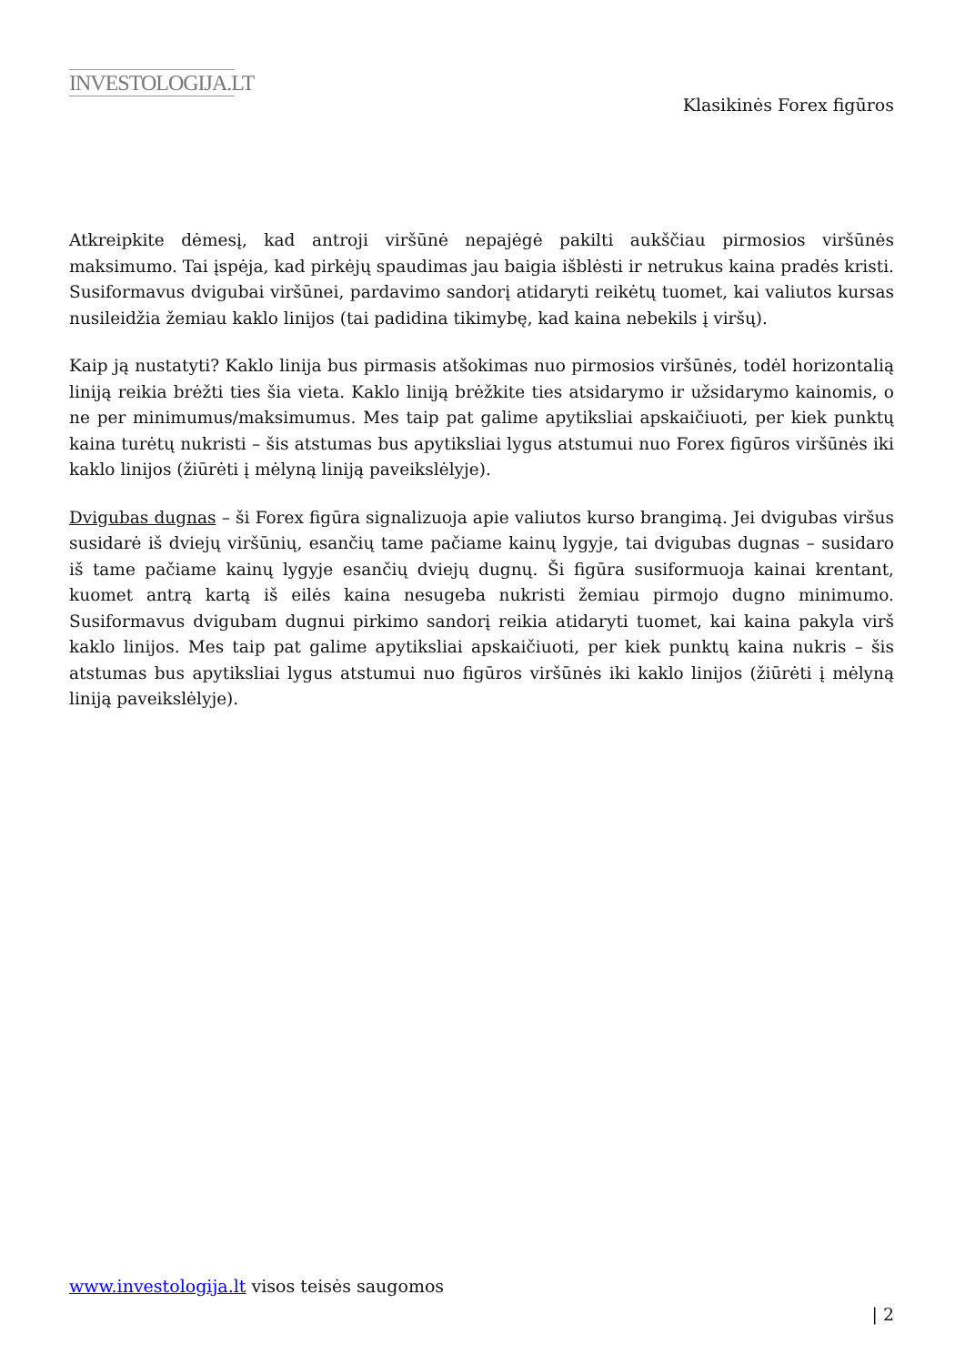INVESTOLOGIJA.LT
Klasikinės Forex figūros
Atkreipkite dėmesį, kad antroji viršūnė nepajėgė pakilti aukščiau pirmosios viršūnės maksimumo. Tai įspėja, kad pirkėjų spaudimas jau baigia išblėsti ir netrukus kaina pradės kristi. Susiformavus dvigubai viršūnei, pardavimo sandorį atidaryti reikėtų tuomet, kai valiutos kursas nusileidžia žemiau kaklo linijos (tai padidina tikimybę, kad kaina nebekils į viršų).
Kaip ją nustatyti? Kaklo linija bus pirmasis atšokimas nuo pirmosios viršūnės, todėl horizontalią liniją reikia brėžti ties šia vieta. Kaklo liniją brėžkite ties atsidarymo ir užsidarymo kainomis, o ne per minimumus/maksimumus. Mes taip pat galime apytiksliai apskaičiuoti, per kiek punktų kaina turėtų nukristi – šis atstumas bus apytiksliai lygus atstumui nuo Forex figūros viršūnės iki kaklo linijos (žiūrėti į mėlyną liniją paveikslėlyje).
Dvigubas dugnas – ši Forex figūra signalizuoja apie valiutos kurso brangimą. Jei dvigubas viršus susidarė iš dviejų viršūnių, esančių tame pačiame kainų lygyje, tai dvigubas dugnas – susidaro iš tame pačiame kainų lygyje esančių dviejų dugnų. Ši figūra susiformuoja kainai krentant, kuomet antrą kartą iš eilės kaina nesugeba nukristi žemiau pirmojo dugno minimumo. Susiformavus dvigubam dugnui pirkimo sandorį reikia atidaryti tuomet, kai kaina pakyla virš kaklo linijos. Mes taip pat galime apytiksliai apskaičiuoti, per kiek punktų kaina nukris – šis atstumas bus apytiksliai lygus atstumui nuo figūros viršūnės iki kaklo linijos (žiūrėti į mėlyną liniją paveikslėlyje).
www.investologija.lt visos teisės saugomos
| 2